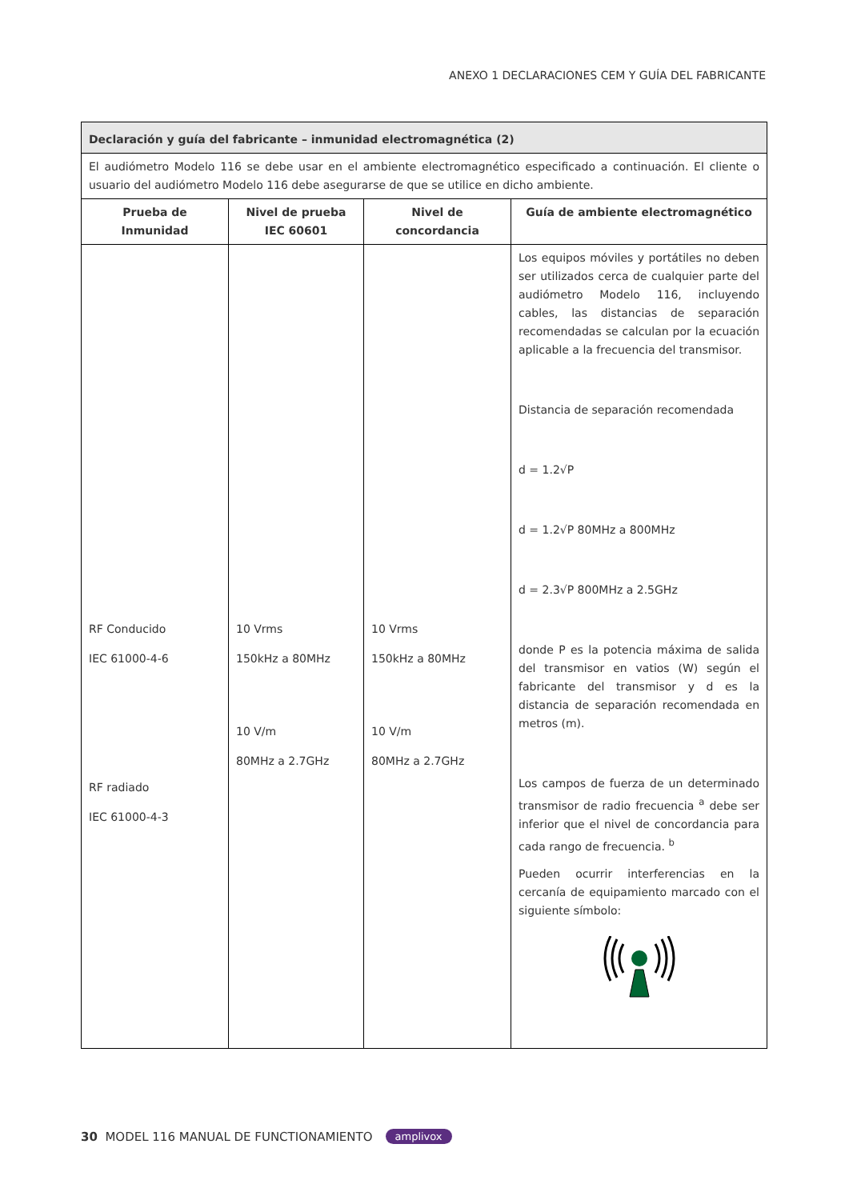ANEXO 1 DECLARACIONES CEM Y GUÍA DEL FABRICANTE
| Declaración y guía del fabricante – inmunidad electromagnética (2) | | | |
| El audiómetro Modelo 116 se debe usar en el ambiente electromagnético especificado a continuación. El cliente o usuario del audiómetro Modelo 116 debe asegurarse de que se utilice en dicho ambiente. | | | |
| Prueba de Inmunidad | Nivel de prueba IEC 60601 | Nivel de concordancia | Guía de ambiente electromagnético |
| RF Conducido IEC 61000-4-6 RF radiado IEC 61000-4-3 | 10 Vrms 150kHz a 80MHz 10 V/m 80MHz a 2.7GHz | 10 Vrms 150kHz a 80MHz 10 V/m 80MHz a 2.7GHz | Los equipos móviles y portátiles no deben ser utilizados cerca de cualquier parte del audiómetro Modelo 116, incluyendo cables, las distancias de separación recomendadas se calculan por la ecuación aplicable a la frecuencia del transmisor. Distancia de separación recomendada d = 1.2√P d = 1.2√P 80MHz a 800MHz d = 2.3√P 800MHz a 2.5GHz donde P es la potencia máxima de salida del transmisor en vatios (W) según el fabricante del transmisor y d es la distancia de separación recomendada en metros (m). Los campos de fuerza de un determinado transmisor de radio frecuencia <sup>a</sup> debe ser inferior que el nivel de concordancia para cada rango de frecuencia. <sup>b</sup> Pueden ocurrir interferencias en la cercanía de equipamiento marcado con el siguiente símbolo: |
30 MODEL 116 MANUAL DE FUNCTIONAMIENTO amplivox